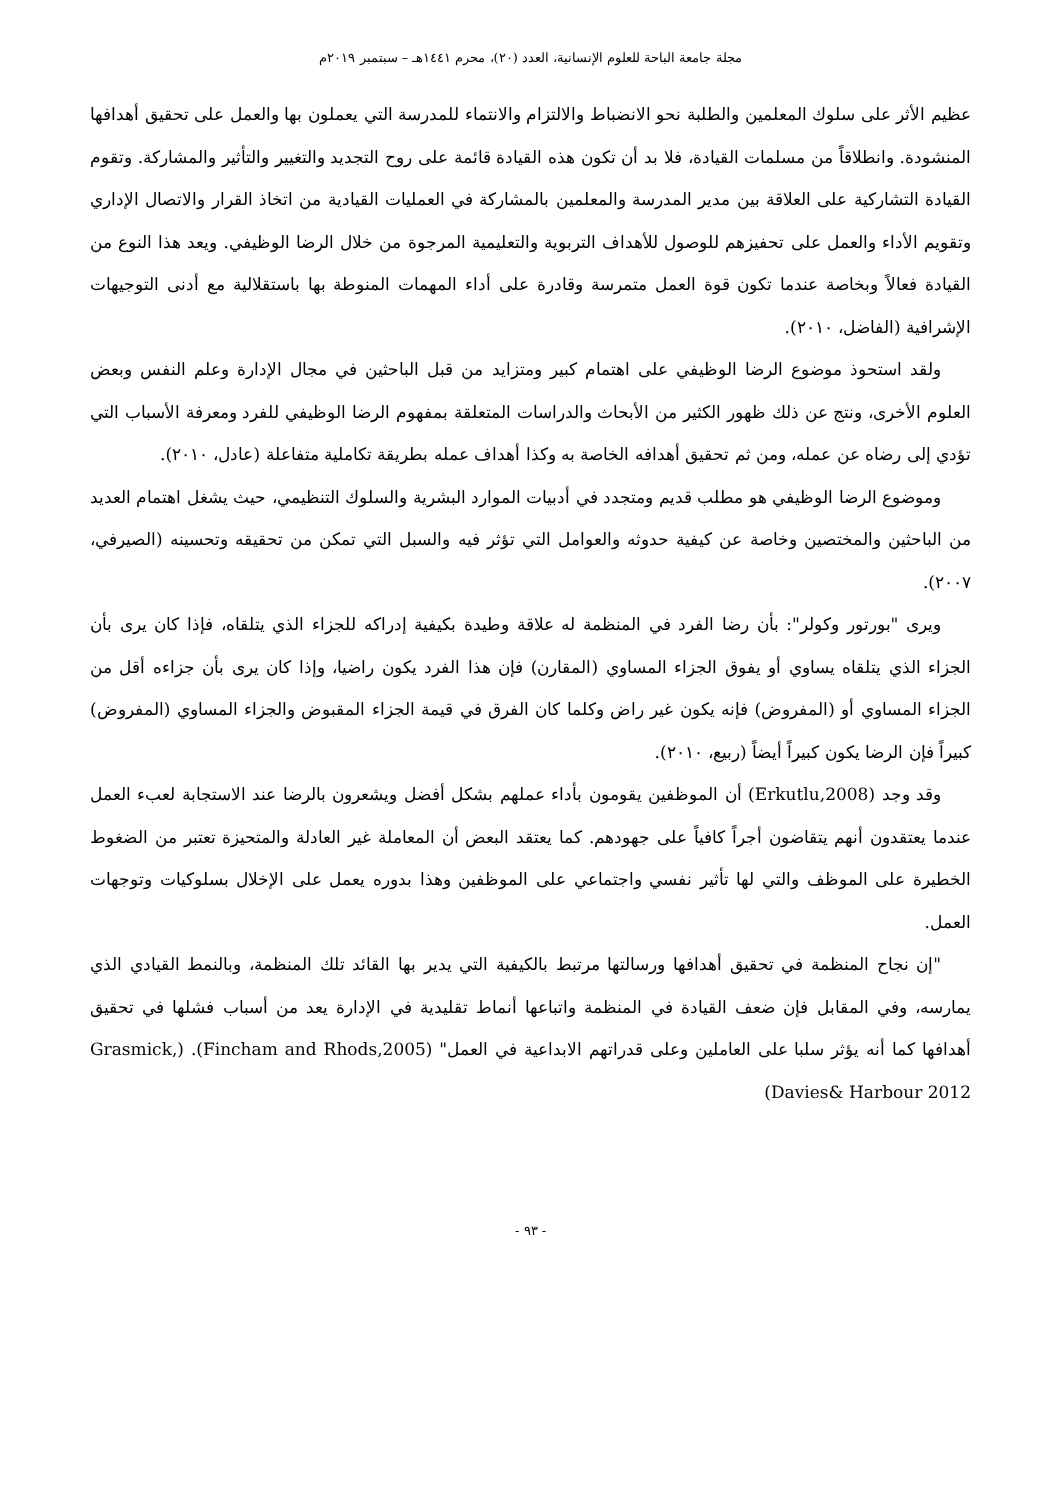مجلة جامعة الباحة للعلوم الإنسانية، العدد (٢٠)، محرم ١٤٤١هـ – سبتمبر ٢٠١٩م
عظيم الأثر على سلوك المعلمين والطلبة نحو الانضباط والالتزام والانتماء للمدرسة التي يعملون بها والعمل على تحقيق أهدافها المنشودة. وانطلاقاً من مسلمات القيادة، فلا بد أن تكون هذه القيادة قائمة على روح التجديد والتغيير والتأثير والمشاركة. وتقوم القيادة التشاركية على العلاقة بين مدير المدرسة والمعلمين بالمشاركة في العمليات القيادية من اتخاذ القرار والاتصال الإداري وتقويم الأداء والعمل على تحفيزهم للوصول للأهداف التربوية والتعليمية المرجوة من خلال الرضا الوظيفي. ويعد هذا النوع من القيادة فعالاً وبخاصة عندما تكون قوة العمل متمرسة وقادرة على أداء المهمات المنوطة بها باستقلالية مع أدنى التوجيهات الإشرافية (الفاضل، ٢٠١٠).
ولقد استحوذ موضوع الرضا الوظيفي على اهتمام كبير ومتزايد من قبل الباحثين في مجال الإدارة وعلم النفس وبعض العلوم الأخرى، ونتج عن ذلك ظهور الكثير من الأبحاث والدراسات المتعلقة بمفهوم الرضا الوظيفي للفرد ومعرفة الأسباب التي تؤدي إلى رضاه عن عمله، ومن ثم تحقيق أهدافه الخاصة به وكذا أهداف عمله بطريقة تكاملية متفاعلة (عادل، ٢٠١٠).
وموضوع الرضا الوظيفي هو مطلب قديم ومتجدد في أدبيات الموارد البشرية والسلوك التنظيمي، حيث يشغل اهتمام العديد من الباحثين والمختصين وخاصة عن كيفية حدوثه والعوامل التي تؤثر فيه والسبل التي تمكن من تحقيقه وتحسينه (الصيرفي، ٢٠٠٧).
ويرى "بورتور وكولر": بأن رضا الفرد في المنظمة له علاقة وطيدة بكيفية إدراكه للجزاء الذي يتلقاه، فإذا كان يرى بأن الجزاء الذي يتلقاه يساوي أو يفوق الجزاء المساوي (المقارن) فإن هذا الفرد يكون راضيا، وإذا كان يرى بأن جزاءه أقل من الجزاء المساوي أو (المفروض) فإنه يكون غير راض وكلما كان الفرق في قيمة الجزاء المقبوض والجزاء المساوي (المفروض) كبيراً فإن الرضا يكون كبيراً أيضاً (ربيع، ٢٠١٠).
وقد وجد (Erkutlu,2008) أن الموظفين يقومون بأداء عملهم بشكل أفضل ويشعرون بالرضا عند الاستجابة لعبء العمل عندما يعتقدون أنهم يتقاضون أجراً كافياً على جهودهم. كما يعتقد البعض أن المعاملة غير العادلة والمتحيزة تعتبر من الضغوط الخطيرة على الموظف والتي لها تأثير نفسي واجتماعي على الموظفين وهذا بدوره يعمل على الإخلال بسلوكيات وتوجهات العمل.
"إن نجاح المنظمة في تحقيق أهدافها ورسالتها مرتبط بالكيفية التي يدير بها القائد تلك المنظمة، وبالنمط القيادي الذي يمارسه، وفي المقابل فإن ضعف القيادة في المنظمة واتباعها أنماط تقليدية في الإدارة يعد من أسباب فشلها في تحقيق أهدافها كما أنه يؤثر سلبا على العاملين وعلى قدراتهم الابداعية في العمل" (Fincham and Rhods,2005). (Grasmick, Davies& Harbour 2012)
- ٩٣ -